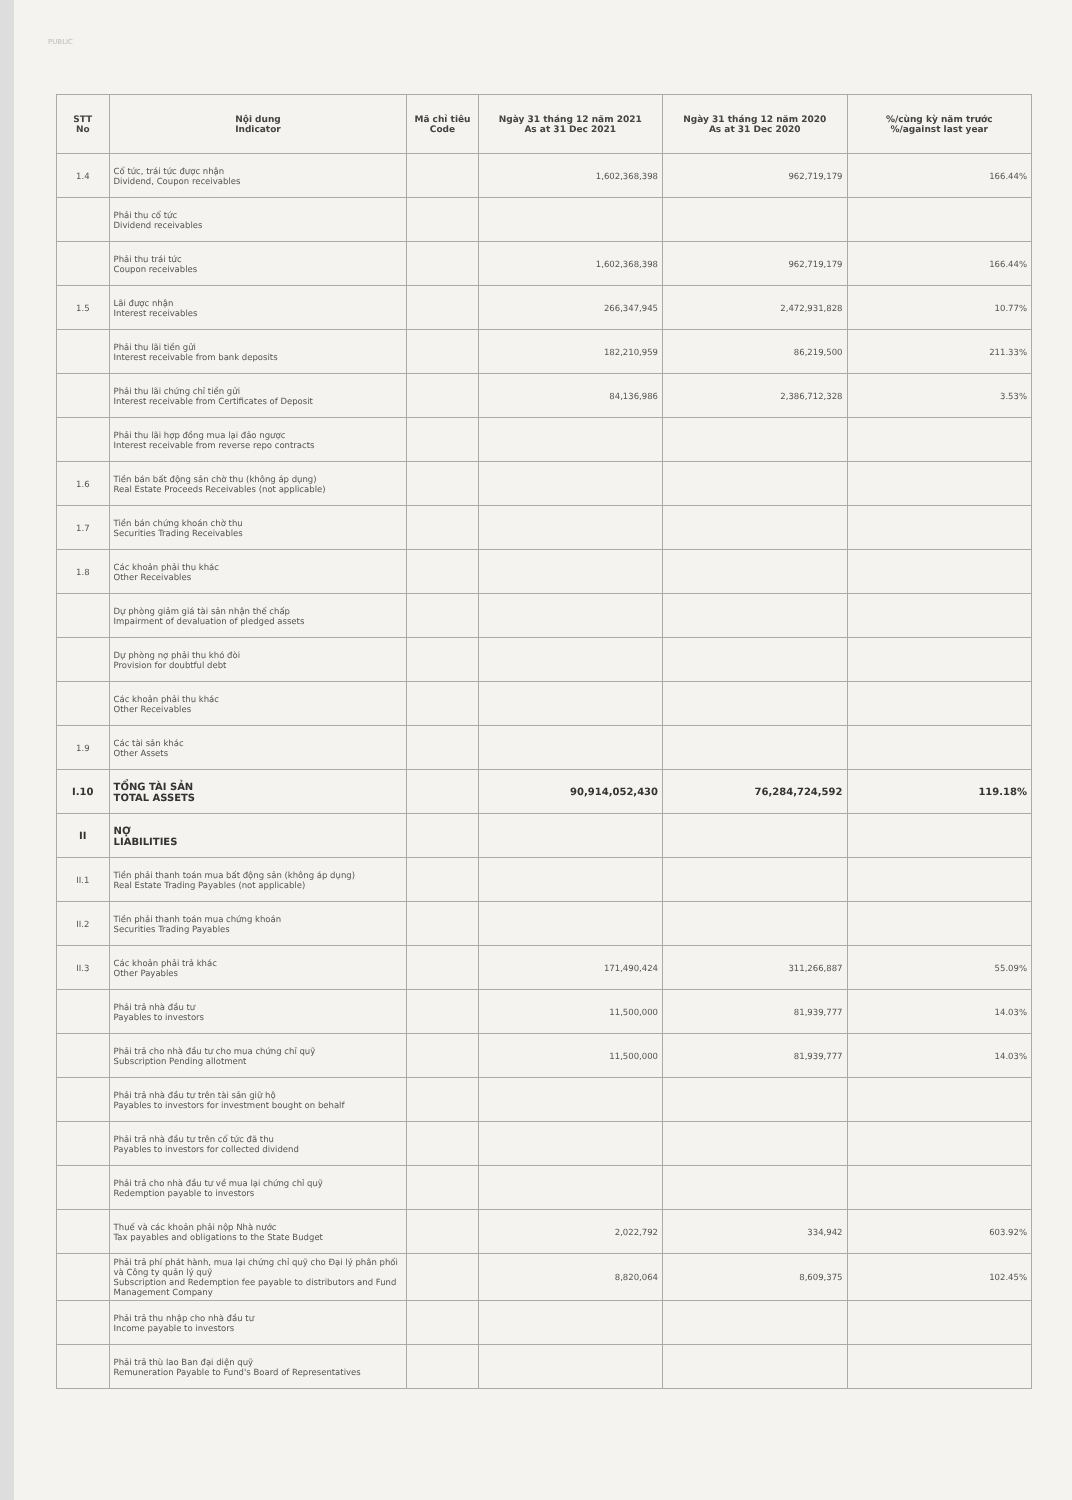PUBLIC
| STT No | Nội dung Indicator | Mã chỉ tiêu Code | Ngày 31 tháng 12 năm 2021 As at 31 Dec 2021 | Ngày 31 tháng 12 năm 2020 As at 31 Dec 2020 | %/cùng kỳ năm trước %/against last year |
| --- | --- | --- | --- | --- | --- |
| 1.4 | Cổ tức, trái tức được nhận Dividend, Coupon receivables | | 1,602,368,398 | 962,719,179 | 166.44% |
| | Phải thu cổ tức Dividend receivables | | | | |
| | Phải thu trái tức Coupon receivables | | 1,602,368,398 | 962,719,179 | 166.44% |
| 1.5 | Lãi được nhận Interest receivables | | 266,347,945 | 2,472,931,828 | 10.77% |
| | Phải thu lãi tiền gửi Interest receivable from bank deposits | | 182,210,959 | 86,219,500 | 211.33% |
| | Phải thu lãi chứng chỉ tiền gửi Interest receivable from Certificates of Deposit | | 84,136,986 | 2,386,712,328 | 3.53% |
| | Phải thu lãi hợp đồng mua lại đảo ngược Interest receivable from reverse repo contracts | | | | |
| 1.6 | Tiền bán bất động sản chờ thu (không áp dụng) Real Estate Proceeds Receivables (not applicable) | | | | |
| 1.7 | Tiền bán chứng khoán chờ thu Securities Trading Receivables | | | | |
| 1.8 | Các khoản phải thu khác Other Receivables | | | | |
| | Dự phòng giảm giá tài sản nhận thế chấp Impairment of devaluation of pledged assets | | | | |
| | Dự phòng nợ phải thu khó đòi Provision for doubtful debt | | | | |
| | Các khoản phải thu khác Other Receivables | | | | |
| 1.9 | Các tài sản khác Other Assets | | | | |
| I.10 | TỔNG TÀI SẢN TOTAL ASSETS | | 90,914,052,430 | 76,284,724,592 | 119.18% |
| II | NỢ LIABILITIES | | | | |
| II.1 | Tiền phải thanh toán mua bất động sản (không áp dụng) Real Estate Trading Payables (not applicable) | | | | |
| II.2 | Tiền phải thanh toán mua chứng khoán Securities Trading Payables | | | | |
| II.3 | Các khoản phải trả khác Other Payables | | 171,490,424 | 311,266,887 | 55.09% |
| | Phải trả nhà đầu tư Payables to investors | | 11,500,000 | 81,939,777 | 14.03% |
| | Phải trả cho nhà đầu tư cho mua chứng chỉ quỹ Subscription Pending allotment | | 11,500,000 | 81,939,777 | 14.03% |
| | Phải trả nhà đầu tư trên tài sản giữ hộ Payables to investors for investment bought on behalf | | | | |
| | Phải trả nhà đầu tư trên cổ tức đã thu Payables to investors for collected dividend | | | | |
| | Phải trả cho nhà đầu tư về mua lại chứng chỉ quỹ Redemption payable to investors | | | | |
| | Thuế và các khoản phải nộp Nhà nước Tax payables and obligations to the State Budget | | 2,022,792 | 334,942 | 603.92% |
| | Phải trả phí phát hành, mua lại chứng chỉ quỹ cho Đại lý phân phối và Công ty quản lý quỹ Subscription and Redemption fee payable to distributors and Fund Management Company | | 8,820,064 | 8,609,375 | 102.45% |
| | Phải trả thu nhập cho nhà đầu tư Income payable to investors | | | | |
| | Phải trả thù lao Ban đại diện quỹ Remuneration Payable to Fund's Board of Representatives | | | | |